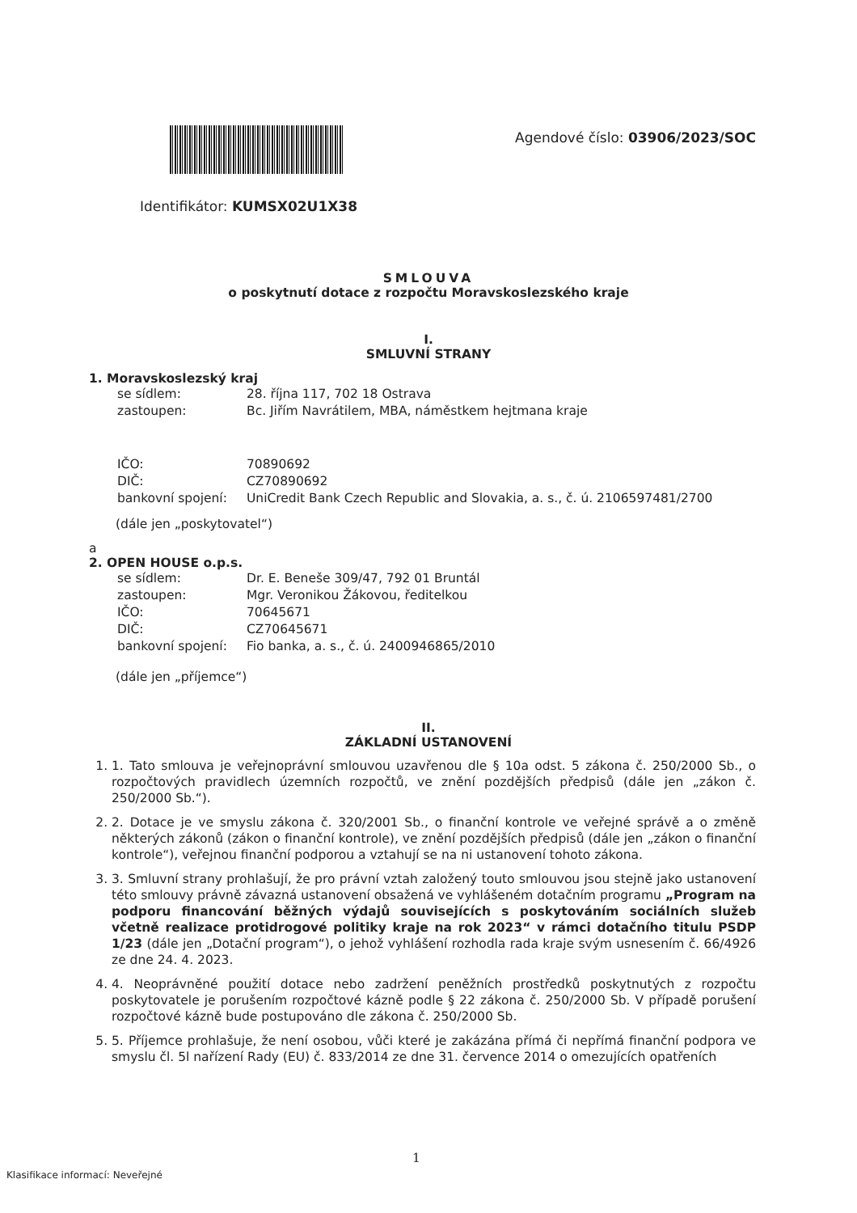Agendové číslo: 03906/2023/SOC
Identifikátor: KUMSX02U1X38
SMLOUVA
o poskytnutí dotace z rozpočtu Moravskoslezského kraje
I.
SMLUVNÍ STRANY
1. Moravskoslezský kraj
se sídlem: 28. října 117, 702 18 Ostrava
zastoupen: Bc. Jiřím Navrátilem, MBA, náměstkem hejtmana kraje
IČO: 70890692
DIČ: CZ70890692
bankovní spojení: UniCredit Bank Czech Republic and Slovakia, a. s., č. ú. 2106597481/2700
(dále jen „poskytovatel“)
a
2. OPEN HOUSE o.p.s.
se sídlem: Dr. E. Beneše 309/47, 792 01 Bruntál
zastoupen: Mgr. Veronikou Žákovou, ředitelkou
IČO: 70645671
DIČ: CZ70645671
bankovní spojení: Fio banka, a. s., č. ú. 2400946865/2010
(dále jen „příjemce“)
II.
ZÁKLADNÍ USTANOVENÍ
1. 1. Tato smlouva je veřejnoprávní smlouvou uzavřenou dle § 10a odst. 5 zákona č. 250/2000 Sb., o rozpočtových pravidlech územních rozpočtů, ve znění pozdějších předpisů (dále jen „zákon č. 250/2000 Sb.“).
2. 2. Dotace je ve smyslu zákona č. 320/2001 Sb., o finanční kontrole ve veřejné správě a o změně některých zákonů (zákon o finanční kontrole), ve znění pozdějších předpisů (dále jen „zákon o finanční kontrole“), veřejnou finanční podporou a vztahují se na ni ustanovení tohoto zákona.
3. 3. Smluvní strany prohlašují, že pro právní vztah založený touto smlouvou jsou stejně jako ustanovení této smlouvy právně závazná ustanovení obsažená ve vyhlášeném dotačním programu „Program na podporu financování běžných výdajů souvisejících s poskytováním sociálních služeb včetně realizace protidrogové politiky kraje na rok 2023“ v rámci dotačního titulu PSDP 1/23 (dále jen „Dotační program“), o jehož vyhlášení rozhodla rada kraje svým usnesením č. 66/4926 ze dne 24. 4. 2023.
4. 4. Neoprávněné použití dotace nebo zadržení peněžních prostředků poskytnutých z rozpočtu poskytovatele je porušením rozpočtové kázně podle § 22 zákona č. 250/2000 Sb. V případě porušení rozpočtové kázně bude postupováno dle zákona č. 250/2000 Sb.
5. 5. Příjemce prohlašuje, že není osobou, vůči které je zakázána přímá či nepřímá finanční podpora ve smyslu čl. 5l nařízení Rady (EU) č. 833/2014 ze dne 31. července 2014 o omezujících opatřeních
1
Klasifikace informací: Neveřejné